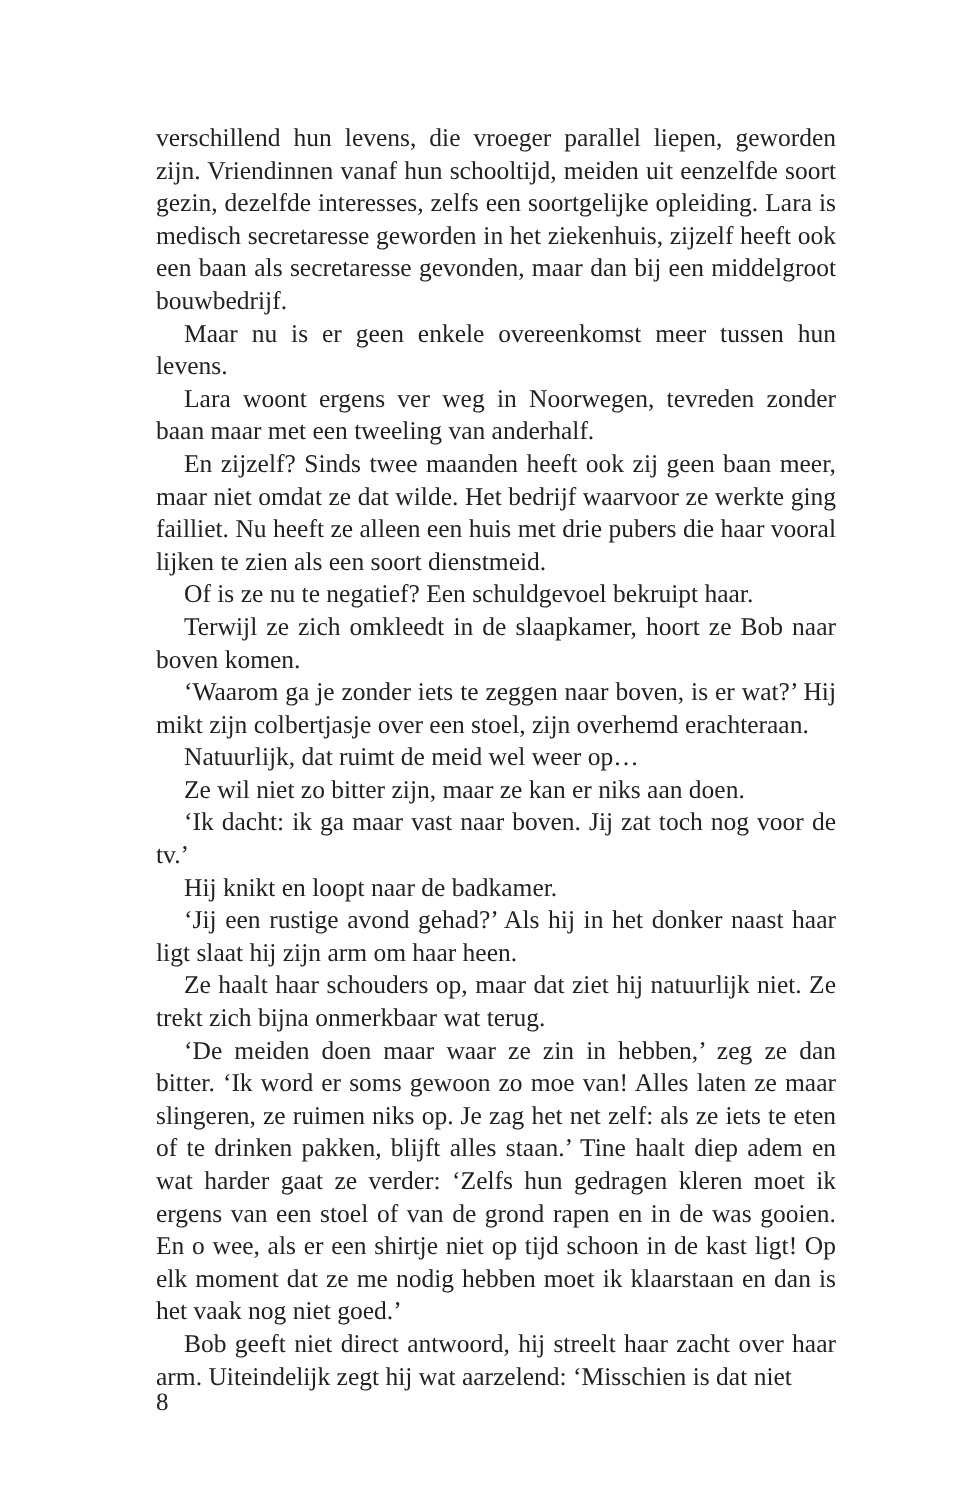verschillend hun levens, die vroeger parallel liepen, geworden zijn. Vriendinnen vanaf hun schooltijd, meiden uit eenzelfde soort gezin, dezelfde interesses, zelfs een soortgelijke opleiding. Lara is medisch secretaresse geworden in het ziekenhuis, zijzelf heeft ook een baan als secretaresse gevonden, maar dan bij een middelgroot bouwbedrijf.
Maar nu is er geen enkele overeenkomst meer tussen hun levens.
Lara woont ergens ver weg in Noorwegen, tevreden zonder baan maar met een tweeling van anderhalf.
En zijzelf? Sinds twee maanden heeft ook zij geen baan meer, maar niet omdat ze dat wilde. Het bedrijf waarvoor ze werkte ging failliet. Nu heeft ze alleen een huis met drie pubers die haar vooral lijken te zien als een soort dienstmeid.
Of is ze nu te negatief? Een schuldgevoel bekruipt haar.
Terwijl ze zich omkleedt in de slaapkamer, hoort ze Bob naar boven komen.
‘Waarom ga je zonder iets te zeggen naar boven, is er wat?’ Hij mikt zijn colbertjasje over een stoel, zijn overhemd erachteraan.
Natuurlijk, dat ruimt de meid wel weer op…
Ze wil niet zo bitter zijn, maar ze kan er niks aan doen.
‘Ik dacht: ik ga maar vast naar boven. Jij zat toch nog voor de tv.’
Hij knikt en loopt naar de badkamer.
‘Jij een rustige avond gehad?’ Als hij in het donker naast haar ligt slaat hij zijn arm om haar heen.
Ze haalt haar schouders op, maar dat ziet hij natuurlijk niet. Ze trekt zich bijna onmerkbaar wat terug.
‘De meiden doen maar waar ze zin in hebben,’ zeg ze dan bitter. ‘Ik word er soms gewoon zo moe van! Alles laten ze maar slingeren, ze ruimen niks op. Je zag het net zelf: als ze iets te eten of te drinken pakken, blijft alles staan.’ Tine haalt diep adem en wat harder gaat ze verder: ‘Zelfs hun gedragen kleren moet ik ergens van een stoel of van de grond rapen en in de was gooien. En o wee, als er een shirtje niet op tijd schoon in de kast ligt! Op elk moment dat ze me nodig hebben moet ik klaarstaan en dan is het vaak nog niet goed.’
Bob geeft niet direct antwoord, hij streelt haar zacht over haar arm. Uiteindelijk zegt hij wat aarzelend: ‘Misschien is dat niet
8